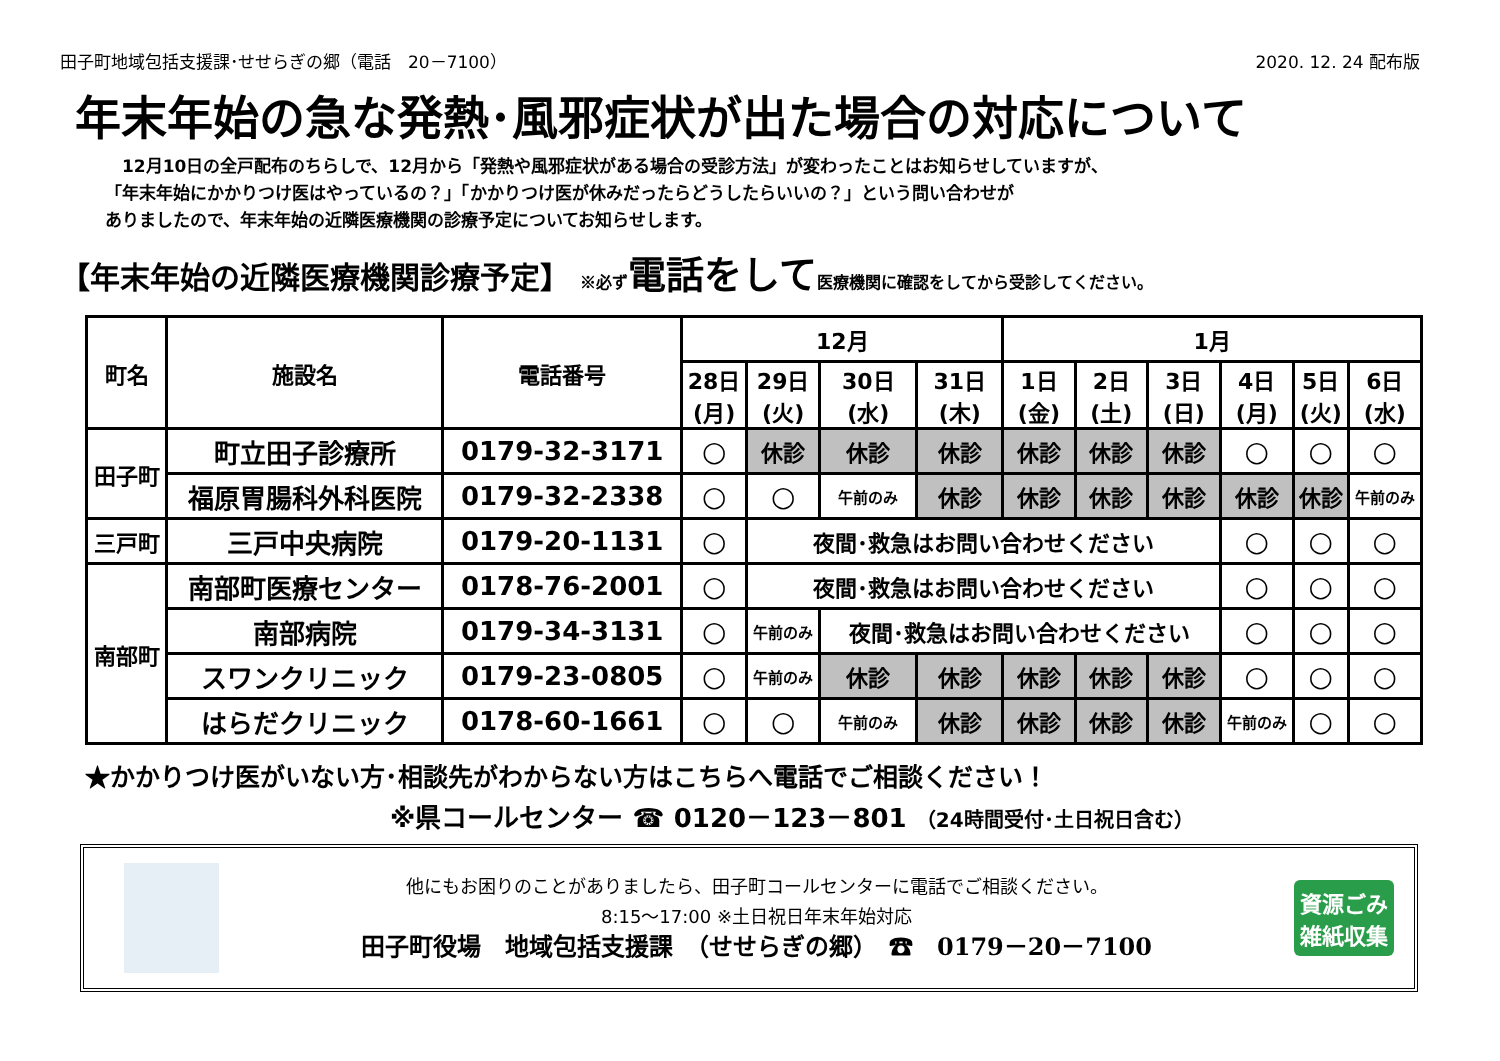田子町地域包括支援課･せせらぎの郷（電話　20－7100） 2020. 12. 24 配布版
年末年始の急な発熱･風邪症状が出た場合の対応について
　12月10日の全戸配布のちらしで、12月から「発熱や風邪症状がある場合の受診方法」が変わったことはお知らせしていますが、
「年末年始にかかりつけ医はやっているの？」「かかりつけ医が休みだったらどうしたらいいの？」という問い合わせが
ありましたので、年末年始の近隣医療機関の診療予定についてお知らせします。
【年末年始の近隣医療機関診療予定】 ※必ず 電話をして医療機関に確認をしてから受診してください。
| 町名 | 施設名 | 電話番号 | 12月 | | | | 1月 | | | | | |
| --- | --- | --- | --- | --- | --- | --- | --- | --- | --- | --- | --- | --- |
| | | | 28日 (月) | 29日 (火) | 30日 (水) | 31日 (木) | 1日 (金) | 2日 (土) | 3日 (日) | 4日 (月) | 5日 (火) | 6日 (水) |
| 田子町 | 町立田子診療所 | 0179-32-3171 | ○ | 休診 | 休診 | 休診 | 休診 | 休診 | 休診 | ○ | ○ | ○ |
| | 福原胃腸科外科医院 | 0179-32-2338 | ○ | ○ | 午前のみ | 休診 | 休診 | 休診 | 休診 | 休診 | 休診 | 午前のみ |
| 三戸町 | 三戸中央病院 | 0179-20-1131 | ○ | 夜間･救急はお問い合わせください | | | | | | ○ | ○ | ○ |
| 南部町 | 南部町医療センター | 0178-76-2001 | ○ | 夜間･救急はお問い合わせください | | | | | | ○ | ○ | ○ |
| | 南部病院 | 0179-34-3131 | ○ | 午前のみ | 夜間･救急はお問い合わせください | | | | | ○ | ○ | ○ |
| | スワンクリニック | 0179-23-0805 | ○ | 午前のみ | 休診 | 休診 | 休診 | 休診 | 休診 | ○ | ○ | ○ |
| | はらだクリニック | 0178-60-1661 | ○ | ○ | 午前のみ | 休診 | 休診 | 休診 | 休診 | 午前のみ | ○ | ○ |
★かかりつけ医がいない方･相談先がわからない方はこちらへ電話でご相談ください！
※県コールセンター ☎ 0120－123－801 （24時間受付･土日祝日含む）
他にもお困りのことがありましたら、田子町コールセンターに電話でご相談ください。
8:15～17:00 ※土日祝日年末年始対応
田子町役場　地域包括支援課　（せせらぎの郷）　☎　0179－20－7100
資源ごみ
雑紙収集